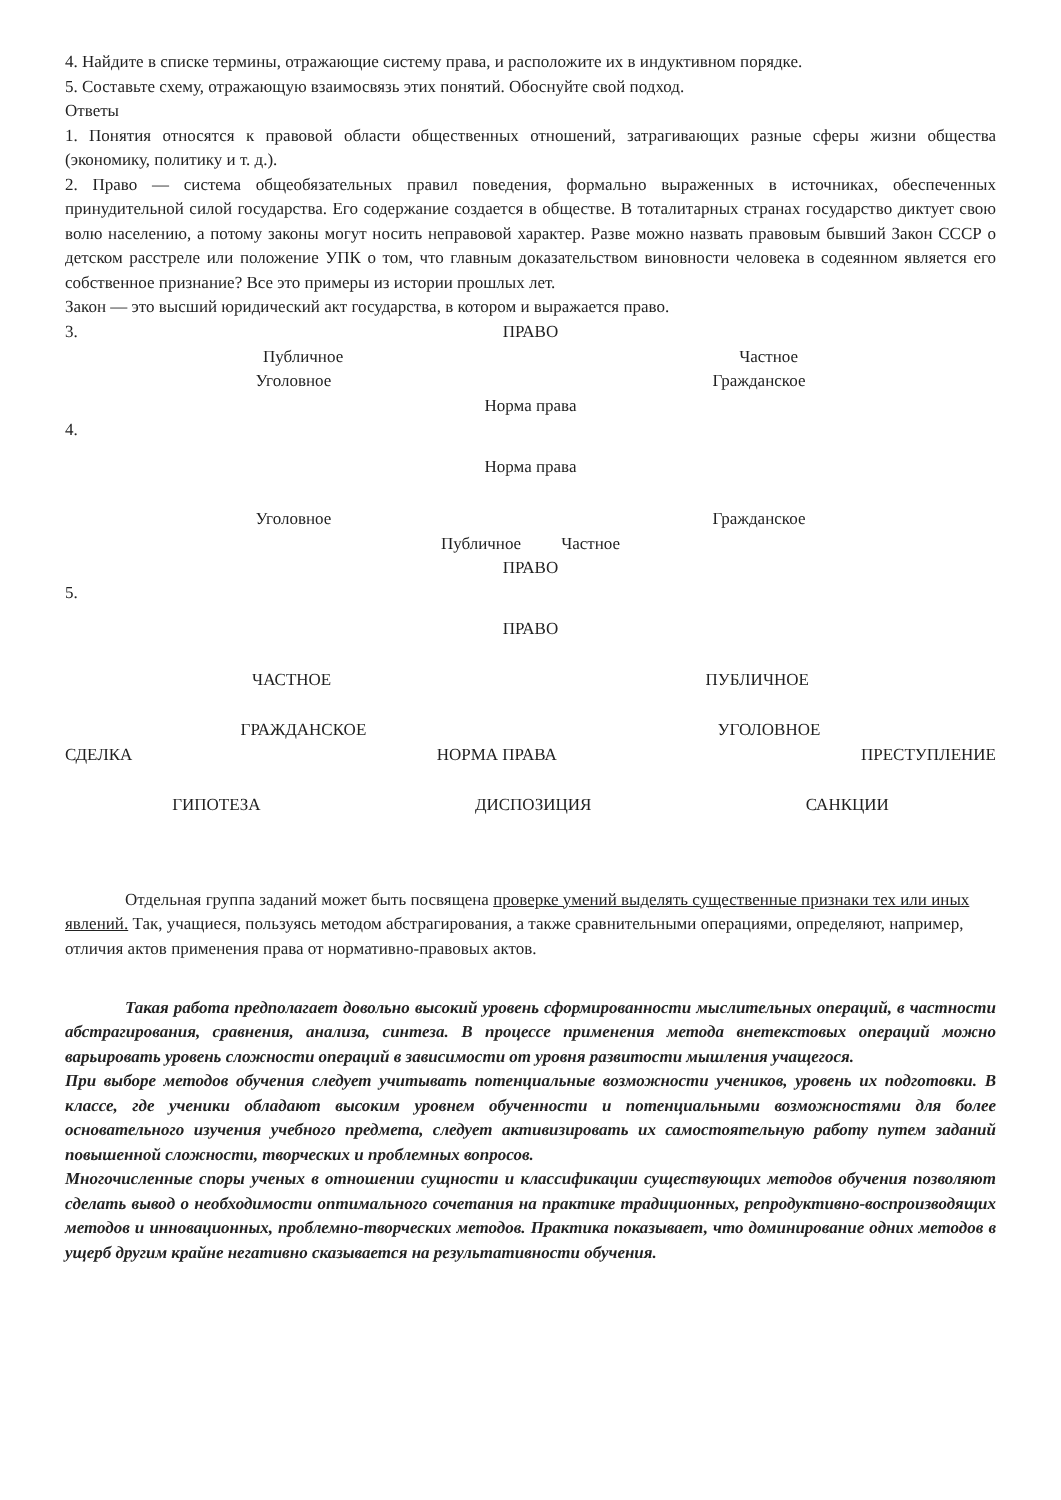4. Найдите в списке термины, отражающие систему права, и расположите их в индуктивном порядке.
5. Составьте схему, отражающую взаимосвязь этих понятий. Обоснуйте свой подход.
Ответы
1. Понятия относятся к правовой области общественных отношений, затрагивающих разные сферы жизни общества (экономику, политику и т. д.).
2. Право — система общеобязательных правил поведения, формально выраженных в источниках, обеспеченных принудительной силой государства. Его содержание создается в обществе. В тоталитарных странах государство диктует свою волю населению, а потому законы могут носить неправовой характер. Разве можно назвать правовым бывший Закон СССР о детском расстреле или положение УПК о том, что главным доказательством виновности человека в содеянном является его собственное признание? Все это примеры из истории прошлых лет.
Закон — это высший юридический акт государства, в котором и выражается право.
3.
ПРАВО
Публичное Частное
Уголовное Гражданское
Норма права
4.
Норма права
Уголовное Гражданское
Публичное Частное
ПРАВО
5.
ПРАВО
ЧАСТНОЕ ПУБЛИЧНОЕ
ГРАЖДАНСКОЕ УГОЛОВНОЕ
СДЕЛКА НОРМА ПРАВА ПРЕСТУПЛЕНИЕ
ГИПОТЕЗА ДИСПОЗИЦИЯ САНКЦИИ
Отдельная группа заданий может быть посвящена проверке умений выделять существенные признаки тех или иных явлений. Так, учащиеся, пользуясь методом абстрагирования, а также сравнительными операциями, определяют, например, отличия актов применения права от нормативно-правовых актов.
Такая работа предполагает довольно высокий уровень сформированности мыслительных операций, в частности абстрагирования, сравнения, анализа, синтеза. В процессе применения метода внетекстовых операций можно варьировать уровень сложности операций в зависимости от уровня развитости мышления учащегося.
При выборе методов обучения следует учитывать потенциальные возможности учеников, уровень их подготовки. В классе, где ученики обладают высоким уровнем обученности и потенциальными возможностями для более основательного изучения учебного предмета, следует активизировать их самостоятельную работу путем заданий повышенной сложности, творческих и проблемных вопросов.
Многочисленные споры ученых в отношении сущности и классификации существующих методов обучения позволяют сделать вывод о необходимости оптимального сочетания на практике традиционных, репродуктивно-воспроизводящих методов и инновационных, проблемно-творческих методов. Практика показывает, что доминирование одних методов в ущерб другим крайне негативно сказывается на результативности обучения.